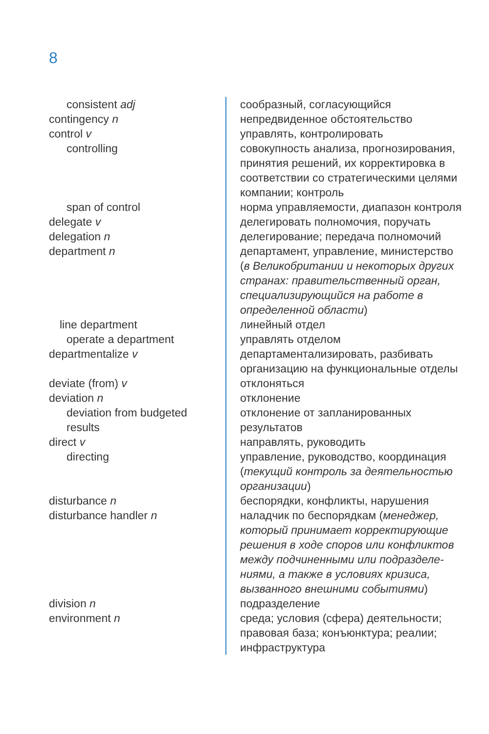8
| consistent adj | сообразный, согласующийся |
| contingency n | непредвиденное обстоятельство |
| control v | управлять, контролировать |
| controlling | совокупность анализа, прогнозирования, принятия решений, их корректировка в соответствии со стратегическими целями компании; контроль |
| span of control | норма управляемости, диапазон контроля |
| delegate v | делегировать полномочия, поручать |
| delegation n | делегирование; передача полномочий |
| department n | департамент, управление, министерство ( в Великобритании и некоторых других странах: правительственный орган, специализирующийся на работе в определенной области ) |
| line department | линейный отдел |
| operate a department | управлять отделом |
| departmentalize v | департаментализировать, разбивать организацию на функциональные отделы |
| deviate (from) v | отклоняться |
| deviation n | отклонение |
| deviation from budgeted results | отклонение от запланированных результатов |
| direct v | направлять, руководить |
| directing | управление, руководство, координация ( текущий контроль за деятельностью организации ) |
| disturbance n | беспорядки, конфликты, нарушения |
| disturbance handler n | наладчик по беспорядкам ( менеджер, который принимает корректирующие решения в ходе споров или конфликтов между подчиненными или подразделе-ниями, а также в условиях кризиса, вызванного внешними событиями ) |
| division n | подразделение |
| environment n | среда; условия (сфера) деятельности; правовая база; конъюнктура; реалии; инфраструктура |